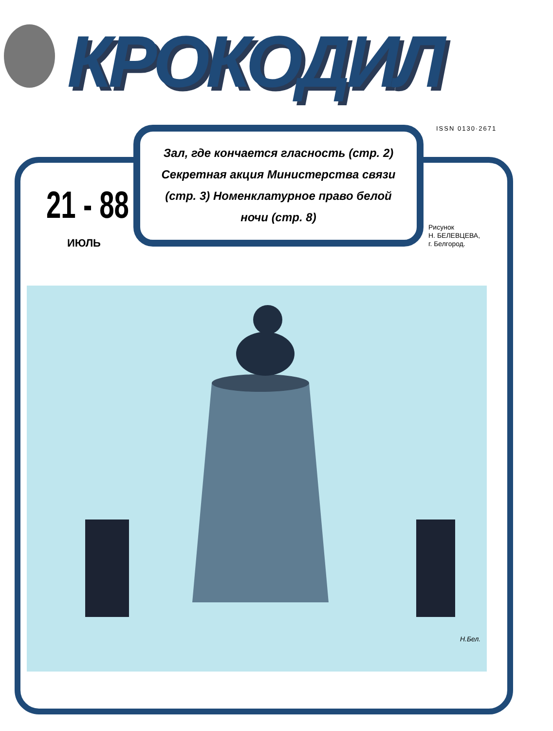КРОКОДИЛ
ISSN 0130·2671
Зал, где кончается гласность (стр. 2) Секретная акция Министерства связи (стр. 3) Номенклатурное право белой ночи (стр. 8)
21 - 88
ИЮЛЬ
Рисунок
Н. БЕЛЕВЦЕВА,
г. Белгород.
Н.Бел.